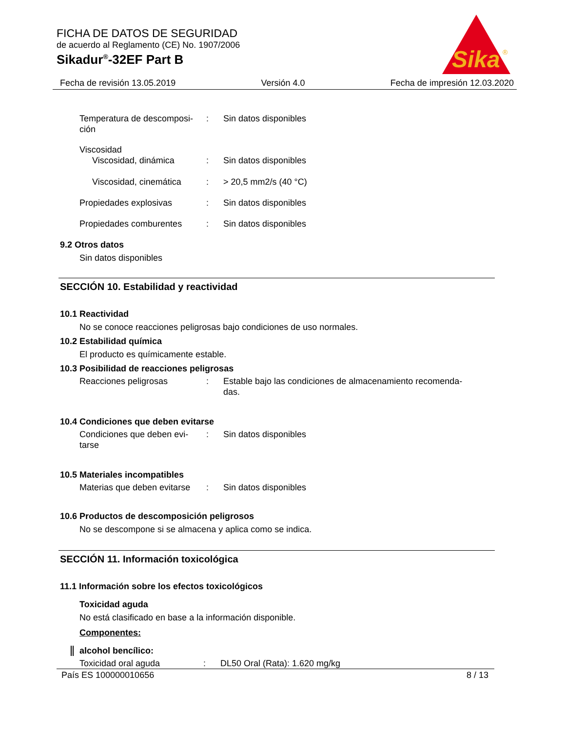Sika
®
FICHA DE DATOS DE SEGURIDAD
de acuerdo al Reglamento (CE) No. 1907/2006
Sikadur<sup>®</sup>-32EF Part B
Fecha de revisión 13.05.2019 Versión 4.0 Fecha de impresión 12.03.2020
Temperatura de descomposi-
ción
: Sin datos disponibles
Viscosidad
Viscosidad, dinámica : Sin datos disponibles
Viscosidad, cinemática
: > 20,5 mm2/s (40 °C)
Propiedades explosivas : Sin datos disponibles
Propiedades comburentes : Sin datos disponibles
9.2 Otros datos
Sin datos disponibles
SECCIÓN 10. Estabilidad y reactividad
10.1 Reactividad
No se conoce reacciones peligrosas bajo condiciones de uso normales.
10.2 Estabilidad química
El producto es químicamente estable.
10.3 Posibilidad de reacciones peligrosas
Reacciones peligrosas : Estable bajo las condiciones de almacenamiento recomenda-
das.
10.4 Condiciones que deben evitarse
Condiciones que deben evi-
tarse
: Sin datos disponibles
10.5 Materiales incompatibles
Materias que deben evitarse
: Sin datos disponibles
10.6 Productos de descomposición peligrosos
No se descompone si se almacena y aplica como se indica.
SECCIÓN 11. Información toxicológica
11.1 Información sobre los efectos toxicológicos
Toxicidad aguda
No está clasificado en base a la información disponible.
Componentes:
alcohol bencílico:
Toxicidad oral aguda : DL50 Oral (Rata): 1.620 mg/kg
País ES 100000010656 8 / 13